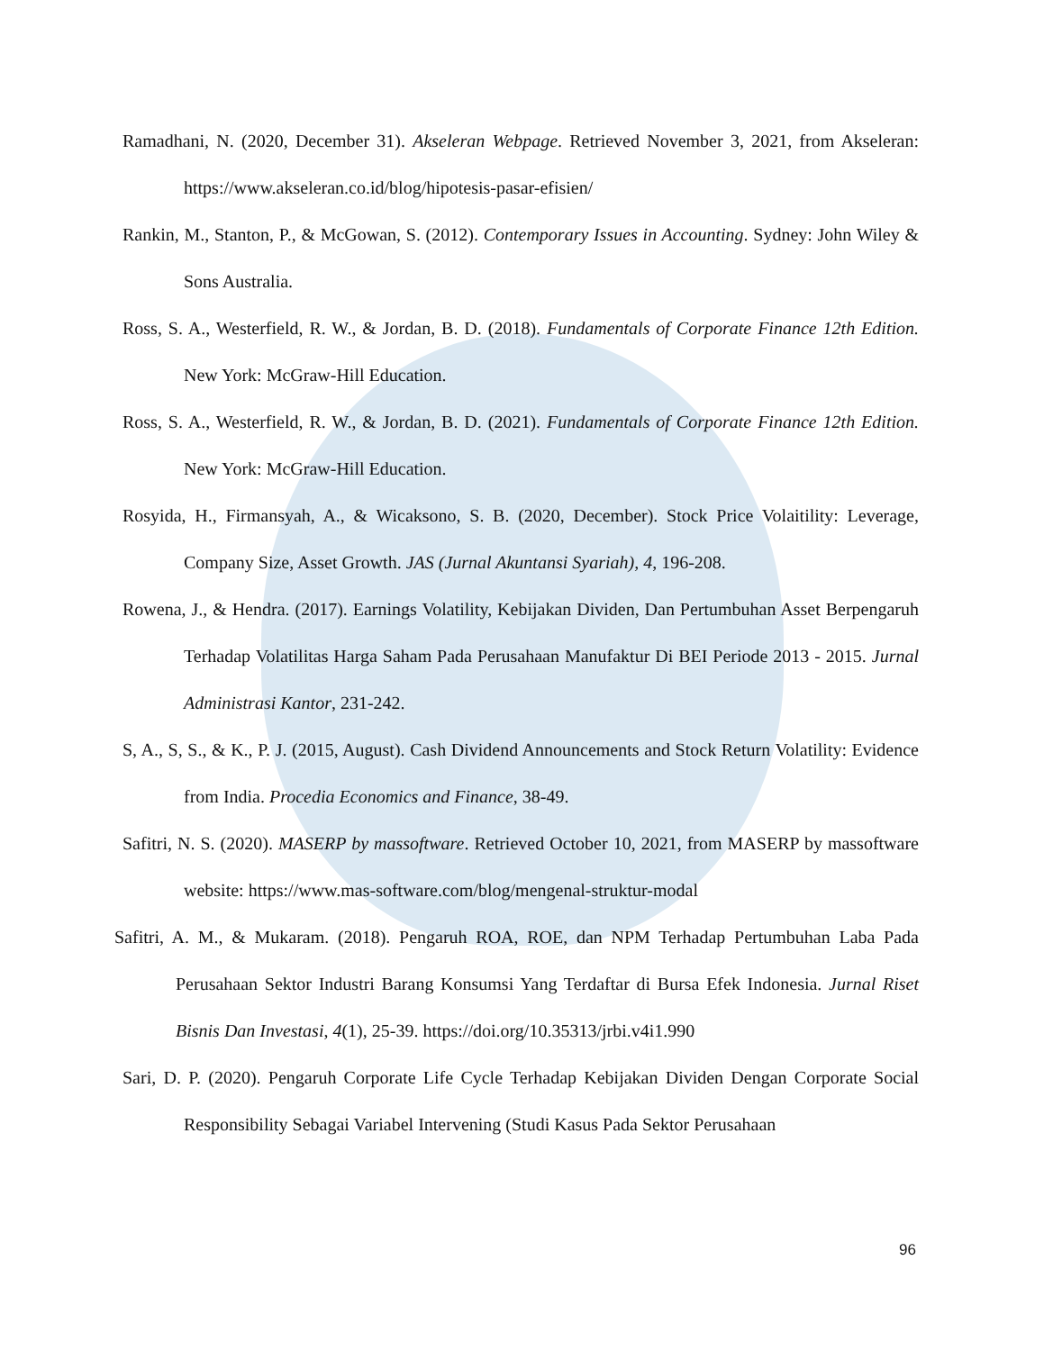Ramadhani, N. (2020, December 31). Akseleran Webpage. Retrieved November 3, 2021, from Akseleran: https://www.akseleran.co.id/blog/hipotesis-pasar-efisien/
Rankin, M., Stanton, P., & McGowan, S. (2012). Contemporary Issues in Accounting. Sydney: John Wiley & Sons Australia.
Ross, S. A., Westerfield, R. W., & Jordan, B. D. (2018). Fundamentals of Corporate Finance 12th Edition. New York: McGraw-Hill Education.
Ross, S. A., Westerfield, R. W., & Jordan, B. D. (2021). Fundamentals of Corporate Finance 12th Edition. New York: McGraw-Hill Education.
Rosyida, H., Firmansyah, A., & Wicaksono, S. B. (2020, December). Stock Price Volaitility: Leverage, Company Size, Asset Growth. JAS (Jurnal Akuntansi Syariah), 4, 196-208.
Rowena, J., & Hendra. (2017). Earnings Volatility, Kebijakan Dividen, Dan Pertumbuhan Asset Berpengaruh Terhadap Volatilitas Harga Saham Pada Perusahaan Manufaktur Di BEI Periode 2013 - 2015. Jurnal Administrasi Kantor, 231-242.
S, A., S, S., & K., P. J. (2015, August). Cash Dividend Announcements and Stock Return Volatility: Evidence from India. Procedia Economics and Finance, 38-49.
Safitri, N. S. (2020). MASERP by massoftware. Retrieved October 10, 2021, from MASERP by massoftware website: https://www.mas-software.com/blog/mengenal-struktur-modal
Safitri, A. M., & Mukaram. (2018). Pengaruh ROA, ROE, dan NPM Terhadap Pertumbuhan Laba Pada Perusahaan Sektor Industri Barang Konsumsi Yang Terdaftar di Bursa Efek Indonesia. Jurnal Riset Bisnis Dan Investasi, 4(1), 25-39. https://doi.org/10.35313/jrbi.v4i1.990
Sari, D. P. (2020). Pengaruh Corporate Life Cycle Terhadap Kebijakan Dividen Dengan Corporate Social Responsibility Sebagai Variabel Intervening (Studi Kasus Pada Sektor Perusahaan
96